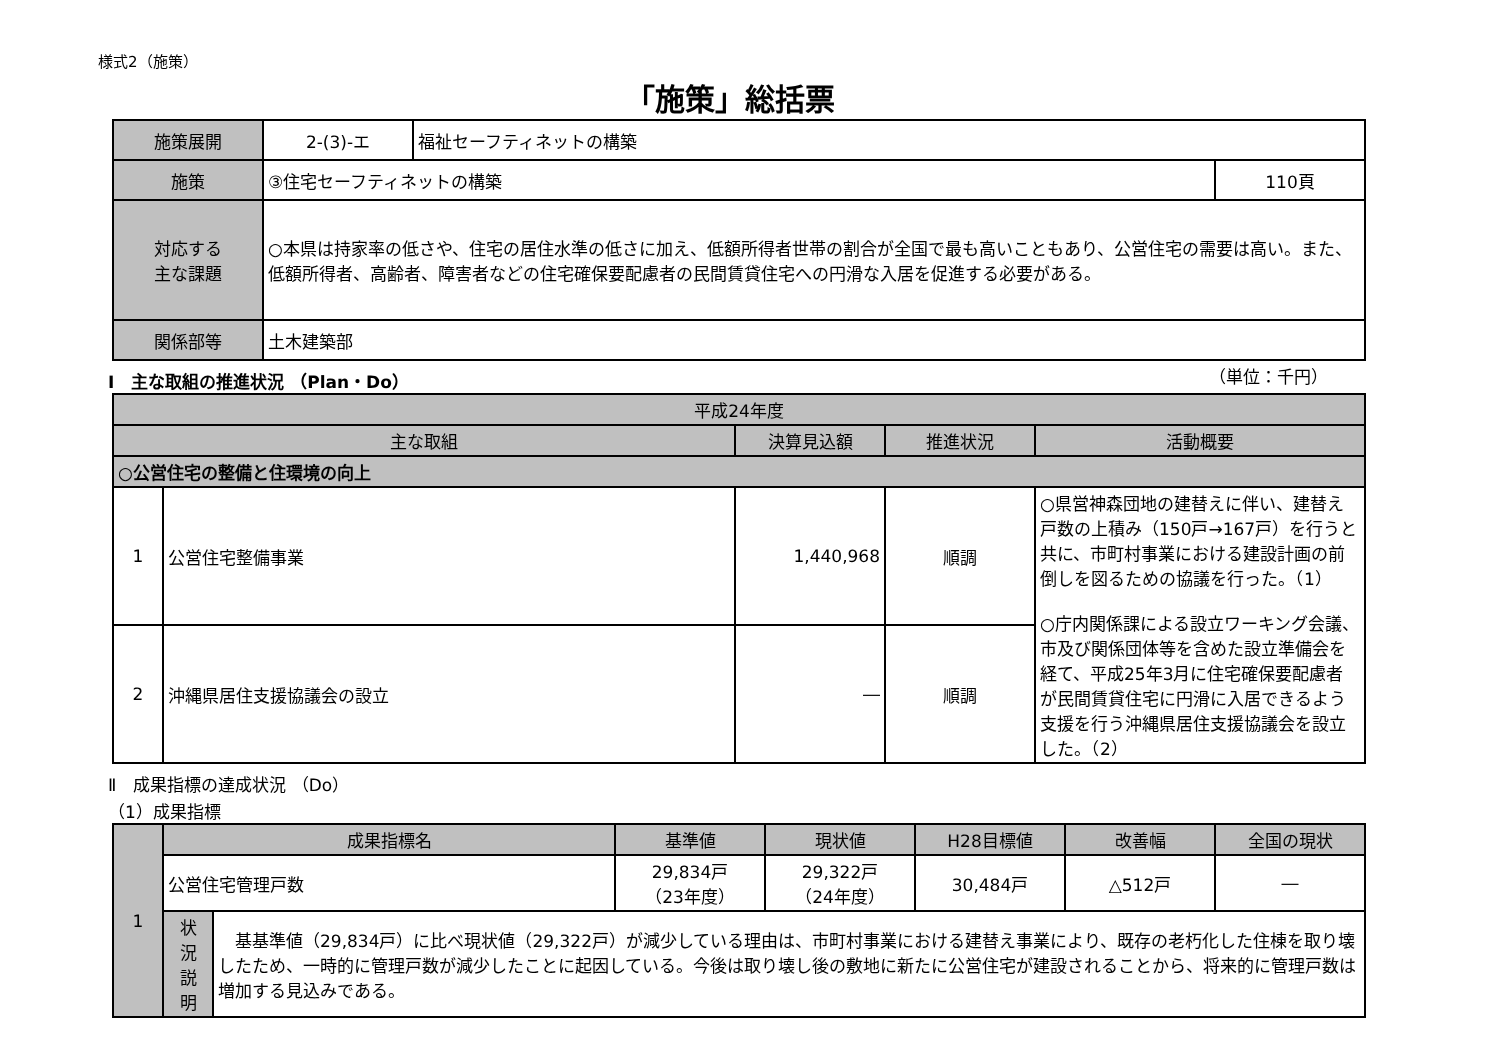様式2（施策）
「施策」総括票
| 施策展開 | 2-(3)-エ | 福祉セーフティネットの構築 | |
| 施策 | ③住宅セーフティネットの構築 | | 110頁 |
| 対応する 主な課題 | ○本県は持家率の低さや、住宅の居住水準の低さに加え、低額所得者世帯の割合が全国で最も高いこともあり、公営住宅の需要は高い。また、低額所得者、高齢者、障害者などの住宅確保要配慮者の民間賃貸住宅への円滑な入居を促進する必要がある。 | | |
| 関係部等 | 土木建築部 | | |
Ⅰ　主な取組の推進状況 （Plan・Do） （単位：千円）
| 平成24年度 | | | | |
| 主な取組 | | 決算見込額 | 推進状況 | 活動概要 |
| ○公営住宅の整備と住環境の向上 | | | | |
| 1 | 公営住宅整備事業 | 1,440,968 | 順調 | ○県営神森団地の建替えに伴い、建替え戸数の上積み（150戸→167戸）を行うと共に、市町村事業における建設計画の前倒しを図るための協議を行った。（1） ○庁内関係課による設立ワーキング会議、市及び関係団体等を含めた設立準備会を経て、平成25年3月に住宅確保要配慮者が民間賃貸住宅に円滑に入居できるよう支援を行う沖縄県居住支援協議会を設立した。（2） |
| 2 | 沖縄県居住支援協議会の設立 | ― | 順調 | |
Ⅱ　成果指標の達成状況 （Do）
（1）成果指標
| 1 | 成果指標名 | | 基準値 | 現状値 | H28目標値 | 改善幅 | 全国の現状 |
| | 公営住宅管理戸数 | | 29,834戸 （23年度） | 29,322戸 （24年度） | 30,484戸 | △512戸 | ― |
| | 状 況 説 明 | 基基準値（29,834戸）に比べ現状値（29,322戸）が減少している理由は、市町村事業における建替え事業により、既存の老朽化した住棟を取り壊したため、一時的に管理戸数が減少したことに起因している。今後は取り壊し後の敷地に新たに公営住宅が建設されることから、将来的に管理戸数は増加する見込みである。 | | | | | |